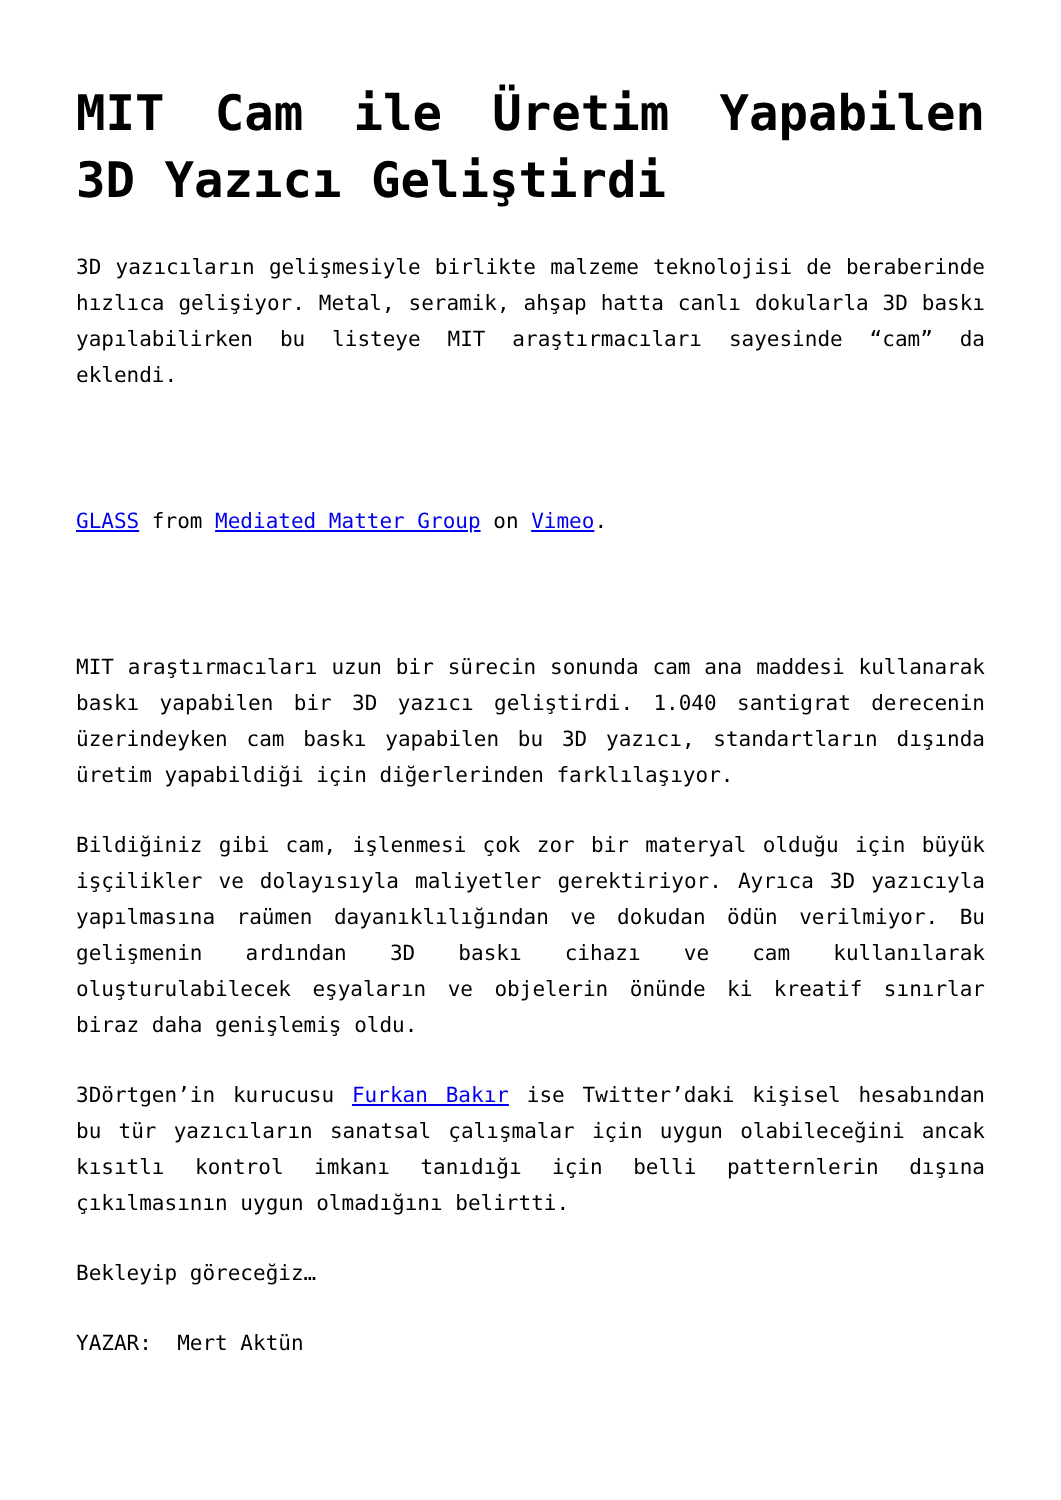MIT Cam ile Üretim Yapabilen 3D Yazıcı Geliştirdi
3D yazıcıların gelişmesiyle birlikte malzeme teknolojisi de beraberinde hızlıca gelişiyor. Metal, seramik, ahşap hatta canlı dokularla 3D baskı yapılabilirken bu listeye MIT araştırmacıları sayesinde “cam” da eklendi.
GLASS from Mediated Matter Group on Vimeo.
MIT araştırmacıları uzun bir sürecin sonunda cam ana maddesi kullanarak baskı yapabilen bir 3D yazıcı geliştirdi. 1.040 santigrat derecenin üzerindeyken cam baskı yapabilen bu 3D yazıcı, standartların dışında üretim yapabildiği için diğerlerinden farklılaşıyor.
Bildiğiniz gibi cam, işlenmesi çok zor bir materyal olduğu için büyük işçilikler ve dolayısıyla maliyetler gerektiriyor. Ayrıca 3D yazıcıyla yapılmasına raümen dayanıklılığından ve dokudan ödün verilmiyor. Bu gelişmenin ardından 3D baskı cihazı ve cam kullanılarak oluşturulabilecek eşyaların ve objelerin önünde ki kreatif sınırlar biraz daha genişlemiş oldu.
3Dörtgen’in kurucusu Furkan Bakır ise Twitter’daki kişisel hesabından bu tür yazıcıların sanatsal çalışmalar için uygun olabileceğini ancak kısıtlı kontrol imkanı tanıdığı için belli patternlerin dışına çıkılmasının uygun olmadığını belirtti.
Bekleyip göreceğiz…
YAZAR: Mert Aktün